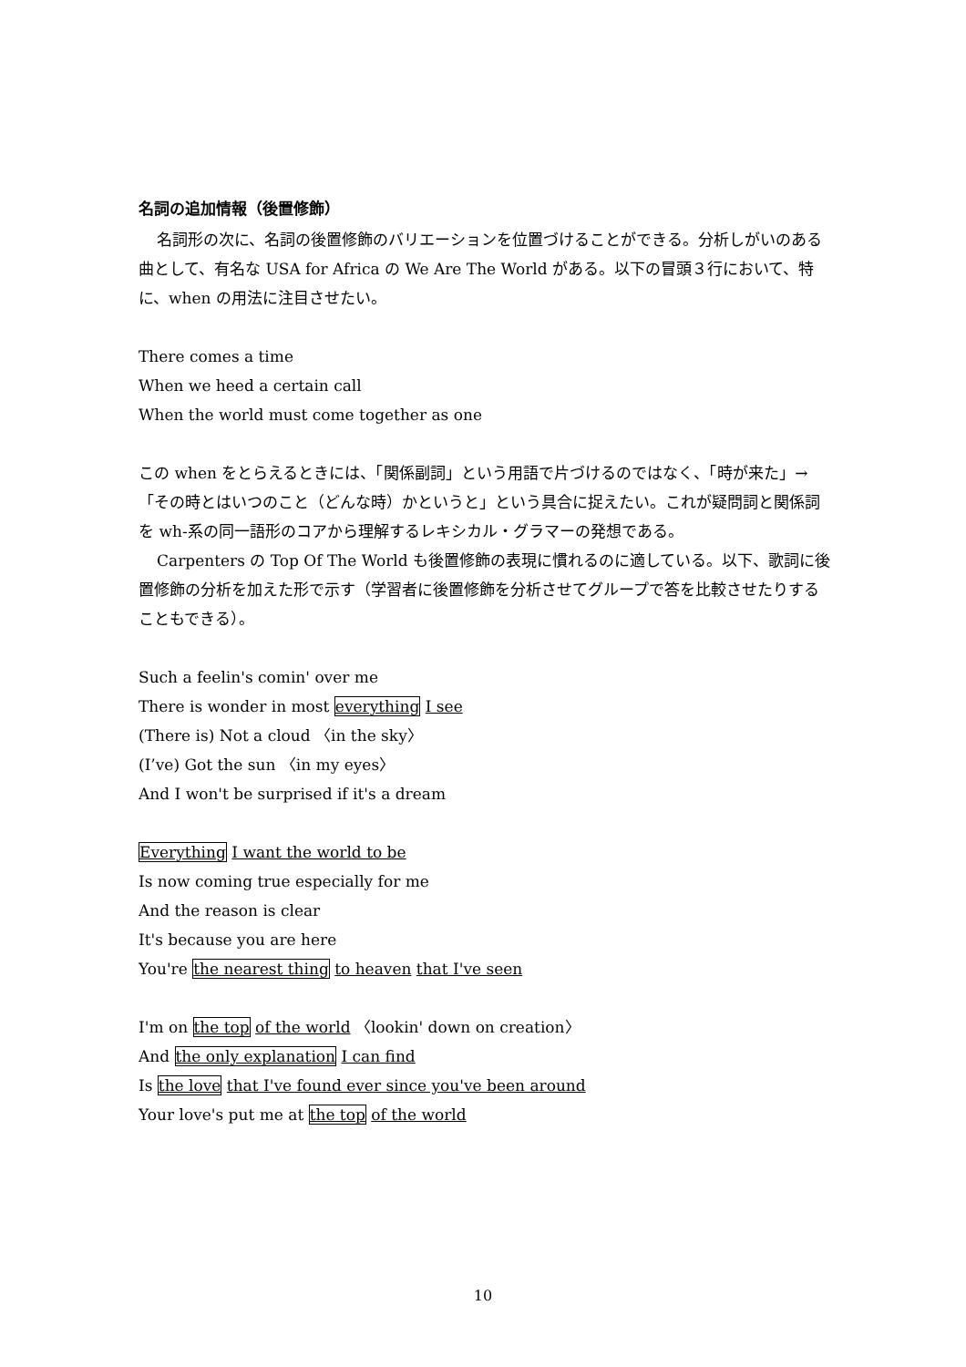名詞の追加情報（後置修飾）
名詞形の次に、名詞の後置修飾のバリエーションを位置づけることができる。分析しがいのある曲として、有名な USA for Africa の We Are The World がある。以下の冒頭３行において、特に、when の用法に注目させたい。
There comes a time
When we heed a certain call
When the world must come together as one
この when をとらえるときには、「関係副詞」という用語で片づけるのではなく、「時が来た」→「その時とはいつのこと（どんな時）かというと」という具合に捉えたい。これが疑問詞と関係詞を wh-系の同一語形のコアから理解するレキシカル・グラマーの発想である。
Carpenters の Top Of The World も後置修飾の表現に慣れるのに適している。以下、歌詞に後置修飾の分析を加えた形で示す（学習者に後置修飾を分析させてグループで答を比較させたりすることもできる）。
Such a feelin's comin' over me
There is wonder in most everything I see
(There is) Not a cloud 〈in the sky〉
(I’ve) Got the sun 〈in my eyes〉
And I won't be surprised if it's a dream
Everything I want the world to be
Is now coming true especially for me
And the reason is clear
It's because you are here
You're the nearest thing to heaven that I've seen
I'm on the top of the world 〈lookin' down on creation〉
And the only explanation I can find
Is the love that I've found ever since you've been around
Your love's put me at the top of the world
10